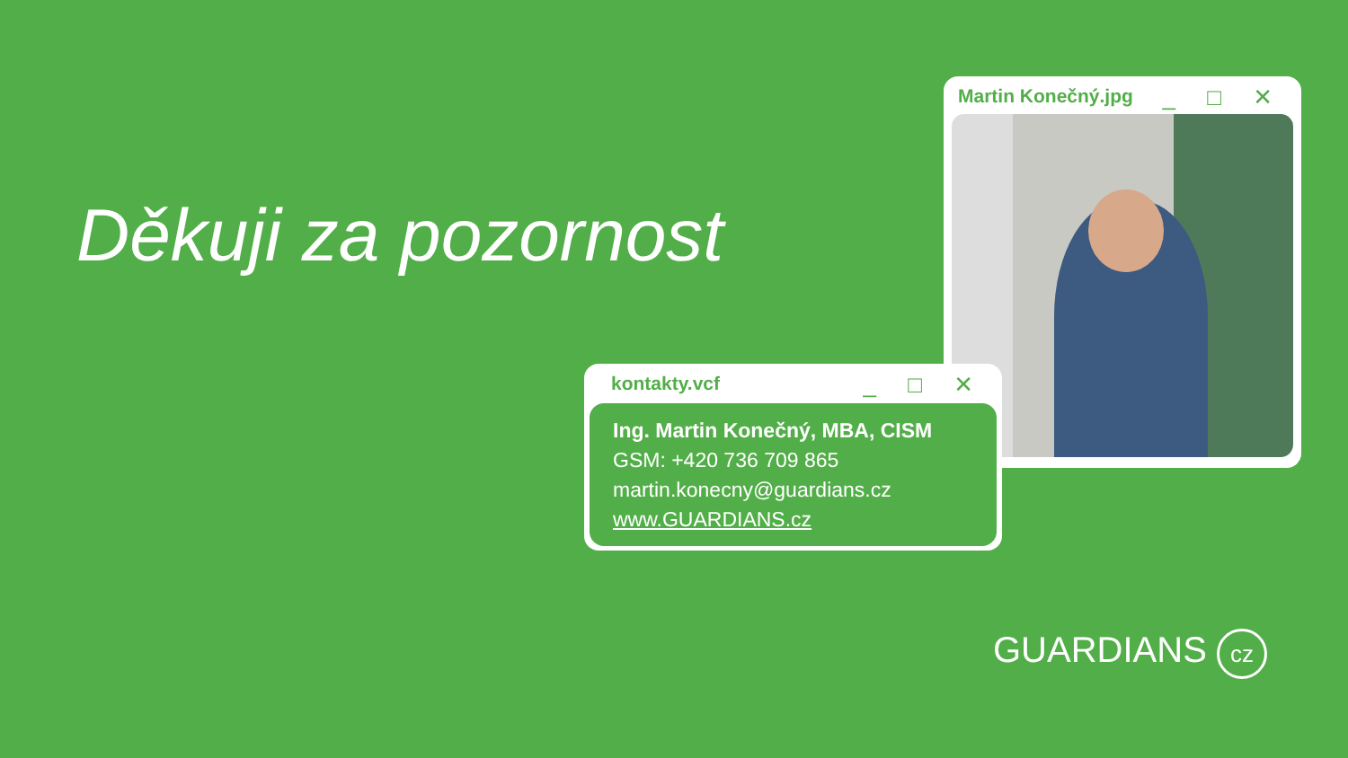Děkuji za pozornost
Martin Konečný.jpg
_ □ ✕
kontakty.vcf
_ □ ✕
Ing. Martin Konečný, MBA, CISM
GSM: +420 736 709 865
martin.konecny@guardians.cz
www.GUARDIANS.cz
GUARDIANS cz